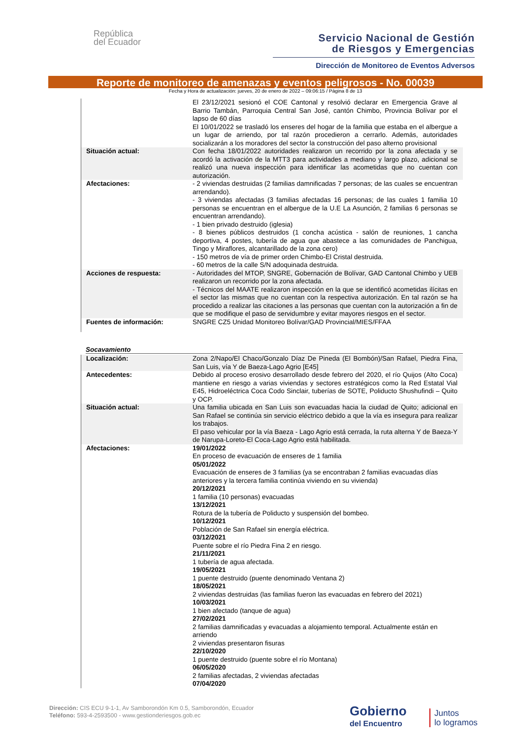República
del Ecuador
Servicio Nacional de Gestión
de Riesgos y Emergencias
Dirección de Monitoreo de Eventos Adversos
Reporte de monitoreo de amenazas y eventos peligrosos - No. 00039
Fecha y Hora de actualización: jueves, 20 de enero de 2022 – 09:06:15 / Página 8 de 13
| | El 23/12/2021 sesionó el COE Cantonal y resolvió declarar en Emergencia Grave al Barrio Tambán, Parroquia Central San José, cantón Chimbo, Provincia Bolívar por el lapso de 60 días El 10/01/2022 se trasladó los enseres del hogar de la familia que estaba en el albergue a un lugar de arriendo, por tal razón procedieron a cerrarlo. Además, autoridades socializarán a los moradores del sector la construcción del paso alterno provisional |
| Situación actual: | Con fecha 18/01/2022 autoridades realizaron un recorrido por la zona afectada y se acordó la activación de la MTT3 para actividades a mediano y largo plazo, adicional se realizó una nueva inspección para identificar las acometidas que no cuentan con autorización. |
| Afectaciones: | - 2 viviendas destruidas (2 familias damnificadas 7 personas; de las cuales se encuentran arrendando). - 3 viviendas afectadas (3 familias afectadas 16 personas; de las cuales 1 familia 10 personas se encuentran en el albergue de la U.E La Asunción, 2 familias 6 personas se encuentran arrendando). - 1 bien privado destruido (iglesia) - 8 bienes públicos destruidos (1 concha acústica - salón de reuniones, 1 cancha deportiva, 4 postes, tubería de agua que abastece a las comunidades de Panchigua, Tingo y Miraflores, alcantarillado de la zona cero) - 150 metros de vía de primer orden Chimbo-El Cristal destruida. - 60 metros de la calle S/N adoquinada destruida. |
| Acciones de respuesta: | - Autoridades del MTOP, SNGRE, Gobernación de Bolívar, GAD Cantonal Chimbo y UEB realizaron un recorrido por la zona afectada. - Técnicos del MAATE realizaron inspección en la que se identificó acometidas ilícitas en el sector las mismas que no cuentan con la respectiva autorización. En tal razón se ha procedido a realizar las citaciones a las personas que cuentan con la autorización a fin de que se modifique el paso de servidumbre y evitar mayores riesgos en el sector. |
| Fuentes de información: | SNGRE CZ5 Unidad Monitoreo Bolívar/GAD Provincial/MIES/FFAA |
Socavamiento
| Localización: | Zona 2/Napo/El Chaco/Gonzalo Díaz De Pineda (El Bombón)/San Rafael, Piedra Fina, San Luis, vía Y de Baeza-Lago Agrio [E45] |
| Antecedentes: | Debido al proceso erosivo desarrollado desde febrero del 2020, el río Quijos (Alto Coca) mantiene en riesgo a varias viviendas y sectores estratégicos como la Red Estatal Vial E45, Hidroeléctrica Coca Codo Sinclair, tuberías de SOTE, Poliducto Shushufindi – Quito y OCP. |
| Situación actual: | Una familia ubicada en San Luis son evacuadas hacia la ciudad de Quito; adicional en San Rafael se continúa sin servicio eléctrico debido a que la vía es insegura para realizar los trabajos. El paso vehicular por la vía Baeza - Lago Agrio está cerrada, la ruta alterna Y de Baeza-Y de Narupa-Loreto-El Coca-Lago Agrio está habilitada. |
| Afectaciones: | 19/01/2022 En proceso de evacuación de enseres de 1 familia 05/01/2022 Evacuación de enseres de 3 familias (ya se encontraban 2 familias evacuadas días anteriores y la tercera familia continúa viviendo en su vivienda) 20/12/2021 1 familia (10 personas) evacuadas 13/12/2021 Rotura de la tubería de Poliducto y suspensión del bombeo. 10/12/2021 Población de San Rafael sin energía eléctrica. 03/12/2021 Puente sobre el río Piedra Fina 2 en riesgo. 21/11/2021 1 tubería de agua afectada. 19/05/2021 1 puente destruido (puente denominado Ventana 2) 18/05/2021 2 viviendas destruidas (las familias fueron las evacuadas en febrero del 2021) 10/03/2021 1 bien afectado (tanque de agua) 27/02/2021 2 familias damnificadas y evacuadas a alojamiento temporal. Actualmente están en arriendo 2 viviendas presentaron fisuras 22/10/2020 1 puente destruido (puente sobre el río Montana) 06/05/2020 2 familias afectadas, 2 viviendas afectadas 07/04/2020 |
Dirección: CIS ECU 9-1-1, Av Samborondón Km 0.5, Samborondón, Ecuador
Teléfono: 593-4-2593500 - www.gestionderiesgos.gob.ec
Gobierno
del Encuentro
Juntos
lo logramos